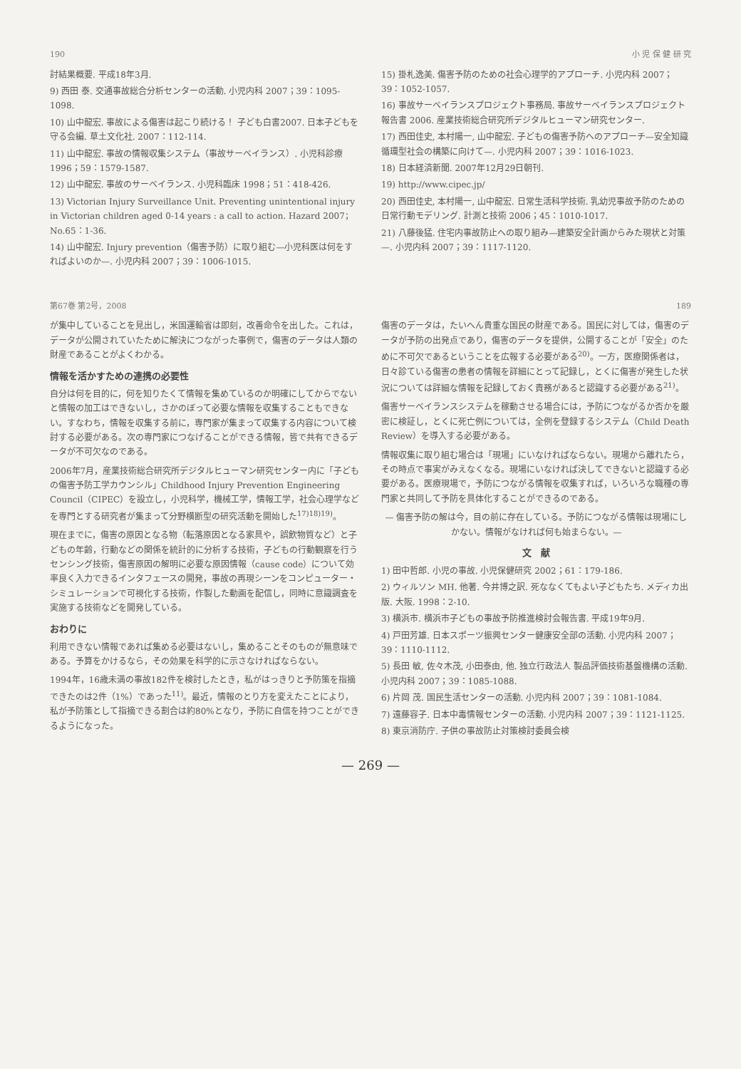190 小 児 保 健 研 究
討結果概要. 平成18年3月.
9) 西田 泰. 交通事故総合分析センターの活動. 小児内科 2007；39：1095-1098.
10) 山中龍宏. 事故による傷害は起こり続ける！ 子ども白書2007. 日本子どもを守る会編. 草土文化社. 2007：112-114.
11) 山中龍宏. 事故の情報収集システム（事故サーベイランス）. 小児科診療 1996；59：1579-1587.
12) 山中龍宏. 事故のサーベイランス. 小児科臨床 1998；51：418-426.
13) Victorian Injury Surveillance Unit. Preventing unintentional injury in Victorian children aged 0-14 years : a call to action. Hazard 2007；No.65：1-36.
14) 山中龍宏. Injury prevention（傷害予防）に取り組む—小児科医は何をすればよいのか—. 小児内科 2007；39：1006-1015.
15) 掛札逸美. 傷害予防のための社会心理学的アプローチ. 小児内科 2007；39：1052-1057.
16) 事故サーベイランスプロジェクト事務局. 事故サーベイランスプロジェクト報告書 2006. 産業技術総合研究所デジタルヒューマン研究センター.
17) 西田佳史, 本村陽一, 山中龍宏. 子どもの傷害予防へのアプローチ—安全知識循環型社会の構築に向けて—. 小児内科 2007；39：1016-1023.
18) 日本経済新聞. 2007年12月29日朝刊.
19) http://www.cipec.jp/
20) 西田佳史, 本村陽一, 山中龍宏. 日常生活科学技術. 乳幼児事故予防のための日常行動モデリング. 計測と技術 2006；45：1010-1017.
21) 八藤後猛. 住宅内事故防止への取り組み—建築安全計画からみた現状と対策—. 小児内科 2007；39：1117-1120.
第67巻 第2号，2008 189
が集中していることを見出し，米国運輸省は即刻，改善命令を出した。これは，データが公開されていたために解決につながった事例で，傷害のデータは人類の財産であることがよくわかる。
情報を活かすための連携の必要性
自分は何を目的に，何を知りたくて情報を集めているのか明確にしてからでないと情報の加工はできないし，さかのぼって必要な情報を収集することもできない。すなわち，情報を収集する前に，専門家が集まって収集する内容について検討する必要がある。次の専門家につなげることができる情報，皆で共有できるデータが不可欠なのである。
2006年7月，産業技術総合研究所デジタルヒューマン研究センター内に「子どもの傷害予防工学カウンシル」Childhood Injury Prevention Engineering Council（CIPEC）を設立し，小児科学，機械工学，情報工学，社会心理学などを専門とする研究者が集まって分野横断型の研究活動を開始した<sup>17)18)19)</sup>。
現在までに，傷害の原因となる物（転落原因となる家具や，誤飲物質など）と子どもの年齢，行動などの関係を統計的に分析する技術，子どもの行動観察を行うセンシング技術，傷害原因の解明に必要な原因情報（cause code）について効率良く入力できるインタフェースの開発，事故の再現シーンをコンピューター・シミュレーションで可視化する技術，作製した動画を配信し，同時に意識調査を実施する技術などを開発している。
おわりに
利用できない情報であれば集める必要はないし，集めることそのものが無意味である。予算をかけるなら，その効果を科学的に示さなければならない。
1994年，16歳未満の事故182件を検討したとき，私がはっきりと予防策を指摘できたのは2件（1%）であった<sup>11)</sup>。最近，情報のとり方を変えたことにより，私が予防策として指摘できる割合は約80%となり，予防に自信を持つことができるようになった。
傷害のデータは，たいへん貴重な国民の財産である。国民に対しては，傷害のデータが予防の出発点であり，傷害のデータを提供，公開することが「安全」のために不可欠であるということを広報する必要がある<sup>20)</sup>。一方，医療関係者は，日々診ている傷害の患者の情報を詳細にとって記録し，とくに傷害が発生した状況については詳細な情報を記録しておく責務があると認識する必要がある<sup>21)</sup>。
傷害サーベイランスシステムを稼動させる場合には，予防につながるか否かを厳密に検証し，とくに死亡例については，全例を登録するシステム（Child Death Review）を導入する必要がある。
情報収集に取り組む場合は「現場」にいなければならない。現場から離れたら，その時点で事実がみえなくなる。現場にいなければ決してできないと認識する必要がある。医療現場で，予防につながる情報を収集すれば，いろいろな職種の専門家と共同して予防を具体化することができるのである。
— 傷害予防の解は今，目の前に存在している。予防につながる情報は現場にしかない。情報がなければ何も始まらない。—
文　献
1) 田中哲郎. 小児の事故. 小児保健研究 2002；61：179-186.
2) ウィルソン MH. 他著. 今井博之訳. 死ななくてもよい子どもたち. メディカ出版. 大阪. 1998：2-10.
3) 横浜市. 横浜市子どもの事故予防推進検討会報告書. 平成19年9月.
4) 戸田芳雄. 日本スポーツ振興センター健康安全部の活動. 小児内科 2007；39：1110-1112.
5) 長田 敏, 佐々木茂, 小田泰由, 他. 独立行政法人 製品評価技術基盤機構の活動. 小児内科 2007；39：1085-1088.
6) 片岡 茂. 国民生活センターの活動. 小児内科 2007；39：1081-1084.
7) 遠藤容子. 日本中毒情報センターの活動. 小児内科 2007；39：1121-1125.
8) 東京消防庁. 子供の事故防止対策検討委員会検
— 269 —